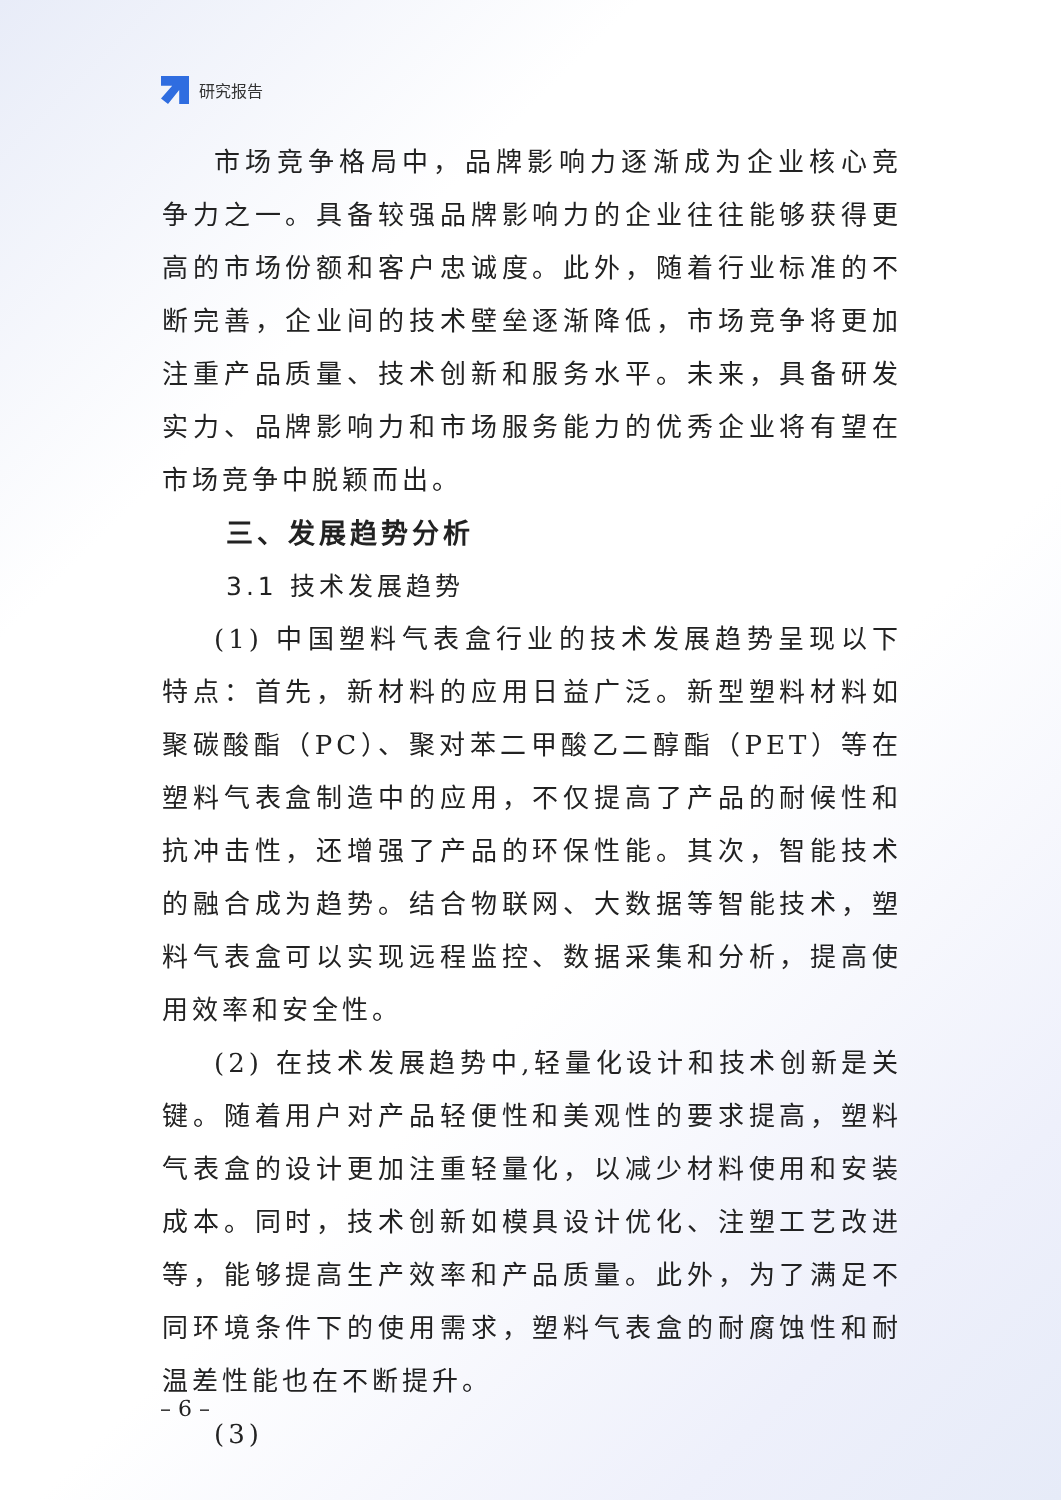研究报告
市场竞争格局中，品牌影响力逐渐成为企业核心竞争力之一。具备较强品牌影响力的企业往往能够获得更高的市场份额和客户忠诚度。此外，随着行业标准的不断完善，企业间的技术壁垒逐渐降低，市场竞争将更加注重产品质量、技术创新和服务水平。未来，具备研发实力、品牌影响力和市场服务能力的优秀企业将有望在市场竞争中脱颖而出。
三、发展趋势分析
3.1 技术发展趋势
(1) 中国塑料气表盒行业的技术发展趋势呈现以下特点：首先，新材料的应用日益广泛。新型塑料材料如聚碳酸酯（PC）、聚对苯二甲酸乙二醇酯（PET）等在塑料气表盒制造中的应用，不仅提高了产品的耐候性和抗冲击性，还增强了产品的环保性能。其次，智能技术的融合成为趋势。结合物联网、大数据等智能技术，塑料气表盒可以实现远程监控、数据采集和分析，提高使用效率和安全性。
(2) 在技术发展趋势中,轻量化设计和技术创新是关键。随着用户对产品轻便性和美观性的要求提高，塑料气表盒的设计更加注重轻量化，以减少材料使用和安装成本。同时，技术创新如模具设计优化、注塑工艺改进等，能够提高生产效率和产品质量。此外，为了满足不同环境条件下的使用需求，塑料气表盒的耐腐蚀性和耐温差性能也在不断提升。
(3)
– 6 –